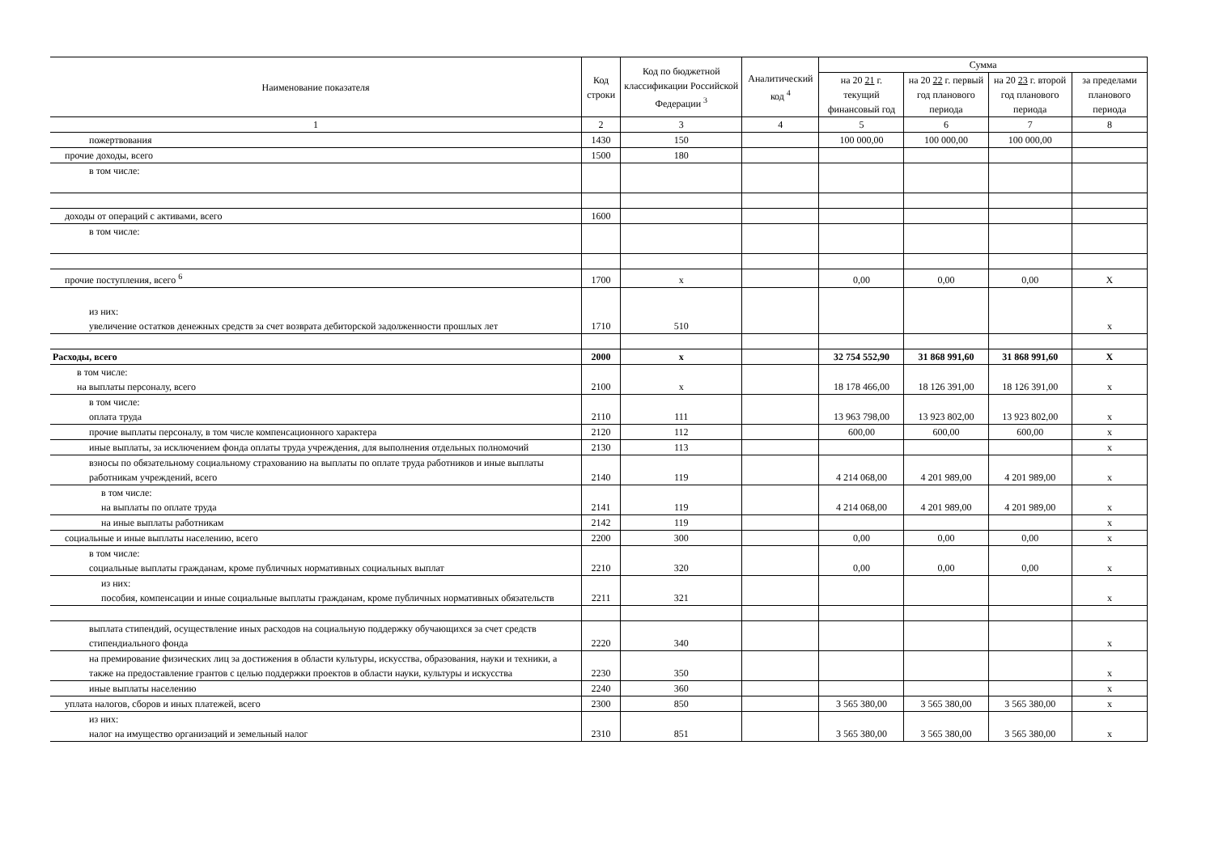| Наименование показателя | Код строки | Код по бюджетной классификации Российской Федерации <sup>3</sup> | Аналитический код <sup>4</sup> | Сумма | | | |
| --- | --- | --- | --- | --- | --- | --- | --- |
| | | | | на 20 21 г. текущий финансовый год | на 20 22 г. первый год планового периода | на 20 23 г. второй год планового периода | за пределами планового периода |
| 1 | 2 | 3 | 4 | 5 | 6 | 7 | 8 |
| пожертвования | 1430 | 150 | | 100 000,00 | 100 000,00 | 100 000,00 | |
| прочие доходы, всего | 1500 | 180 | | | | | |
| в том числе: | | | | | | | |
| доходы от операций с активами, всего | 1600 | | | | | | |
| в том числе: | | | | | | | |
| прочие поступления, всего <sup>6</sup> | 1700 | x | | 0,00 | 0,00 | 0,00 | X |
| из них: увеличение остатков денежных средств за счет возврата дебиторской задолженности прошлых лет | 1710 | 510 | | | | | x |
| Расходы, всего | 2000 | x | | 32 754 552,90 | 31 868 991,60 | 31 868 991,60 | X |
| в том числе: на выплаты персоналу, всего | 2100 | x | | 18 178 466,00 | 18 126 391,00 | 18 126 391,00 | x |
| в том числе: оплата труда | 2110 | 111 | | 13 963 798,00 | 13 923 802,00 | 13 923 802,00 | x |
| прочие выплаты персоналу, в том числе компенсационного характера | 2120 | 112 | | 600,00 | 600,00 | 600,00 | x |
| иные выплаты, за исключением фонда оплаты труда учреждения, для выполнения отдельных полномочий | 2130 | 113 | | | | | x |
| взносы по обязательному социальному страхованию на выплаты по оплате труда работников и иные выплаты работникам учреждений, всего | 2140 | 119 | | 4 214 068,00 | 4 201 989,00 | 4 201 989,00 | x |
| в том числе: на выплаты по оплате труда | 2141 | 119 | | 4 214 068,00 | 4 201 989,00 | 4 201 989,00 | x |
| на иные выплаты работникам | 2142 | 119 | | | | | x |
| социальные и иные выплаты населению, всего | 2200 | 300 | | 0,00 | 0,00 | 0,00 | x |
| в том числе: социальные выплаты гражданам, кроме публичных нормативных социальных выплат | 2210 | 320 | | 0,00 | 0,00 | 0,00 | x |
| из них: пособия, компенсации и иные социальные выплаты гражданам, кроме публичных нормативных обязательств | 2211 | 321 | | | | | x |
| выплата стипендий, осуществление иных расходов на социальную поддержку обучающихся за счет средств стипендиального фонда | 2220 | 340 | | | | | x |
| на премирование физических лиц за достижения в области культуры, искусства, образования, науки и техники, а также на предоставление грантов с целью поддержки проектов в области науки, культуры и искусства | 2230 | 350 | | | | | x |
| иные выплаты населению | 2240 | 360 | | | | | x |
| уплата налогов, сборов и иных платежей, всего | 2300 | 850 | | 3 565 380,00 | 3 565 380,00 | 3 565 380,00 | x |
| из них: налог на имущество организаций и земельный налог | 2310 | 851 | | 3 565 380,00 | 3 565 380,00 | 3 565 380,00 | x |